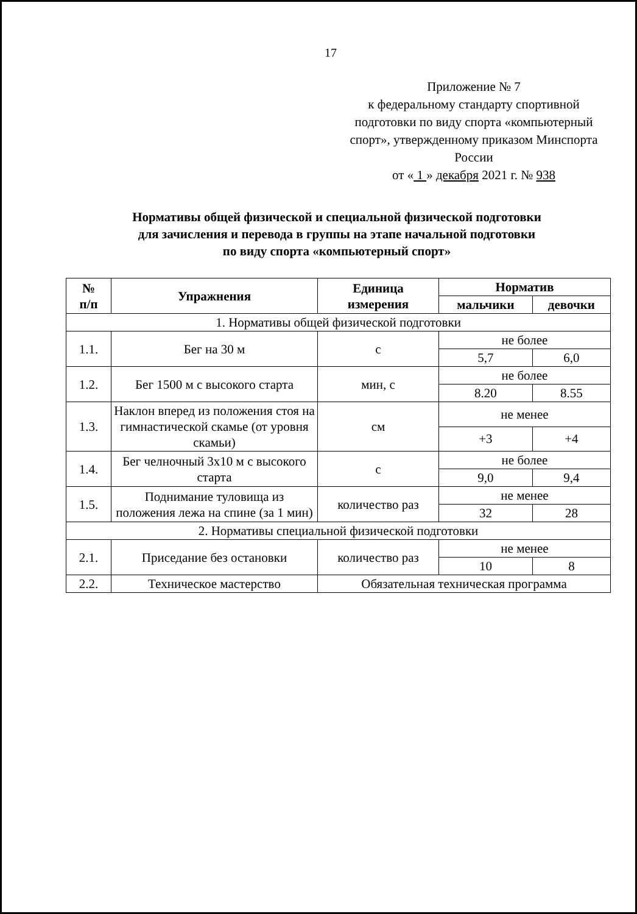17
Приложение № 7
к федеральному стандарту спортивной подготовки по виду спорта «компьютерный спорт», утвержденному приказом Минспорта России
от « 1 » декабря 2021 г. № 938
Нормативы общей физической и специальной физической подготовки
для зачисления и перевода в группы на этапе начальной подготовки
по виду спорта «компьютерный спорт»
| № п/п | Упражнения | Единица измерения | Норматив | |
| --- | --- | --- | --- | --- |
| | | | мальчики | девочки |
| 1. Нормативы общей физической подготовки | | | | |
| 1.1. | Бег на 30 м | с | не более | |
| | | | 5,7 | 6,0 |
| 1.2. | Бег 1500 м с высокого старта | мин, с | не более | |
| | | | 8.20 | 8.55 |
| 1.3. | Наклон вперед из положения стоя на гимнастической скамье (от уровня скамьи) | см | не менее | |
| | | | +3 | +4 |
| 1.4. | Бег челночный 3x10 м с высокого старта | с | не более | |
| | | | 9,0 | 9,4 |
| 1.5. | Поднимание туловища из положения лежа на спине (за 1 мин) | количество раз | не менее | |
| | | | 32 | 28 |
| 2. Нормативы специальной физической подготовки | | | | |
| 2.1. | Приседание без остановки | количество раз | не менее | |
| | | | 10 | 8 |
| 2.2. | Техническое мастерство | Обязательная техническая программа | | |